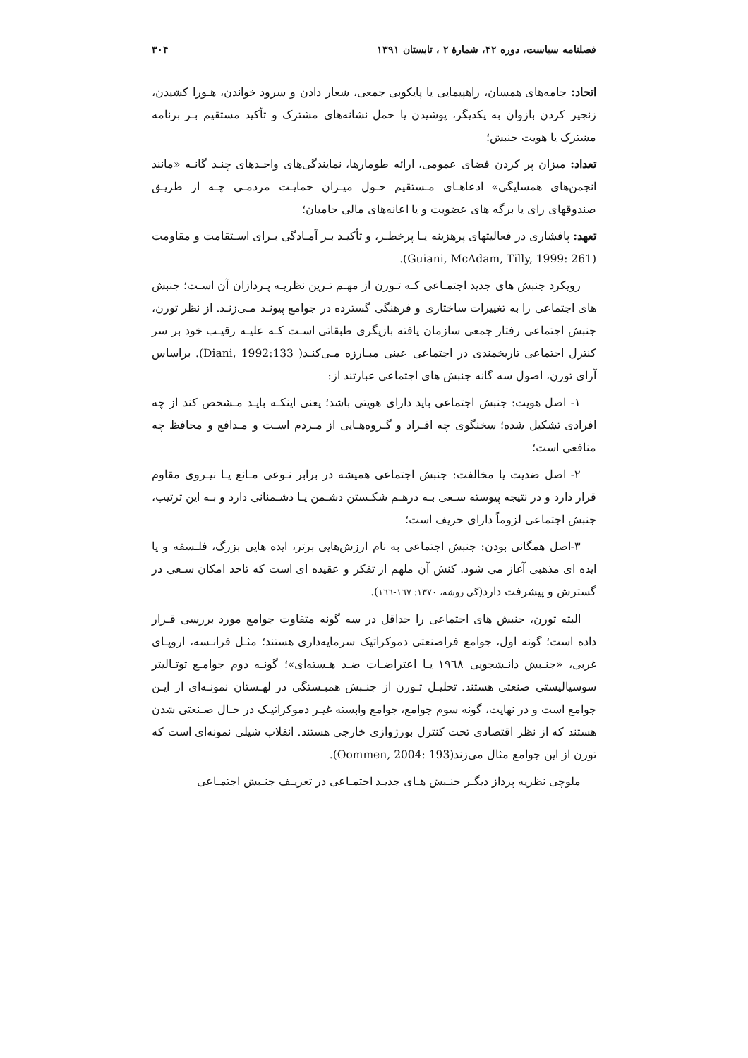فصلنامه سیاست، دوره ۴۲، شمارهٔ ۲ ، تابستان ۱۳۹۱ ۳۰۴
اتحاد: جامه‌های همسان، راهپیمایی یا پایکوبی جمعی، شعار دادن و سرود خواندن، هـورا کشیدن، زنجیر کردن بازوان به یکدیگر، پوشیدن یا حمل نشانه‌های مشترک و تأکید مستقیم بـر برنامه مشترک یا هویت جنبش؛
تعداد: میزان پر کردن فضای عمومی، ارائه طومارها، نمایندگی‌های واحـدهای چنـد گانـه «مانند انجمن‌های همسایگی» ادعاهـای مـستقیم حـول میـزان حمایـت مردمـی چـه از طریـق صندوقهای رای یا برگه های عضویت و یا اعانه‌های مالی حامیان؛
تعهد: پافشاری در فعالیتهای پرهزینه یـا پرخطـر، و تأکیـد بـر آمـادگی بـرای اسـتقامت و مقاومت (Guiani, McAdam, Tilly, 1999: 261).
رویکرد جنبش های جدید اجتمـاعی کـه تـورن از مهـم تـرین نظریـه پـردازان آن اسـت؛ جنبش های اجتماعی را به تغییرات ساختاری و فرهنگی گسترده در جوامع پیونـد مـی‌زنـد. از نظر تورن، جنبش اجتماعی رفتار جمعی سازمان یافته بازیگری طبقاتی اسـت کـه علیـه رقیـب خود بر سر کنترل اجتماعی تاریخمندی در اجتماعی عینی مبـارزه مـی‌کنـد( Diani, 1992:133). براساس آرای تورن، اصول سه گانه جنبش های اجتماعی عبارتند از:
۱- اصل هویت: جنبش اجتماعی باید دارای هویتی باشد؛ یعنی اینکـه بایـد مـشخص کند از چه افرادی تشکیل شده؛ سخنگوی چه افـراد و گـروه‌هـایی از مـردم اسـت و مـدافع و محافظ چه منافعی است؛
۲- اصل ضدیت یا مخالفت: جنبش اجتماعی همیشه در برابر نـوعی مـانع یـا نیـروی مقاوم قرار دارد و در نتیجه پیوسته سـعی بـه درهـم شکـستن دشـمن یـا دشـمنانی دارد و بـه این ترتیب، جنبش اجتماعی لزوماً دارای حریف است؛
۳-اصل همگانی بودن: جنبش اجتماعی به نام ارزش‌هایی برتر، ایده هایی بزرگ، فلـسفه و یا ایده ای مذهبی آغاز می شود. کنش آن ملهم از تفکر و عقیده ای است که تاحد امکان سـعی در گسترش و پیشرفت دارد(گی روشه، ۱۳۷۰: ۱٦۷-۱٦٦).
البته تورن، جنبش های اجتماعی را حداقل در سه گونه متفاوت جوامع مورد بررسی قـرار داده است؛ گونه اول، جوامع فراصنعتی دموکراتیک سرمایه‌داری هستند؛ مثـل فرانـسه، اروپـای غربی، «جنـبش دانـشجویی ۱۹٦۸ یـا اعتراضـات ضـد هـسته‌ای»؛ گونـه دوم جوامـع توتـالیتر سوسیالیستی صنعتی هستند. تحلیـل تـورن از جنـبش همبـستگی در لهـستان نمونـه‌ای از ایـن جوامع است و در نهایت، گونه سوم جوامع، جوامع وابسته غیـر دموکراتیـک در حـال صـنعتی شدن هستند که از نظر اقتصادی تحت کنترل بورژوازی خارجی هستند. انقلاب شیلی نمونه‌ای است که تورن از این جوامع مثال می‌زند(Oommen, 2004: 193).
ملوچی نظریه پرداز دیگـر جنـبش هـای جدیـد اجتمـاعی در تعریـف جنـبش اجتمـاعی